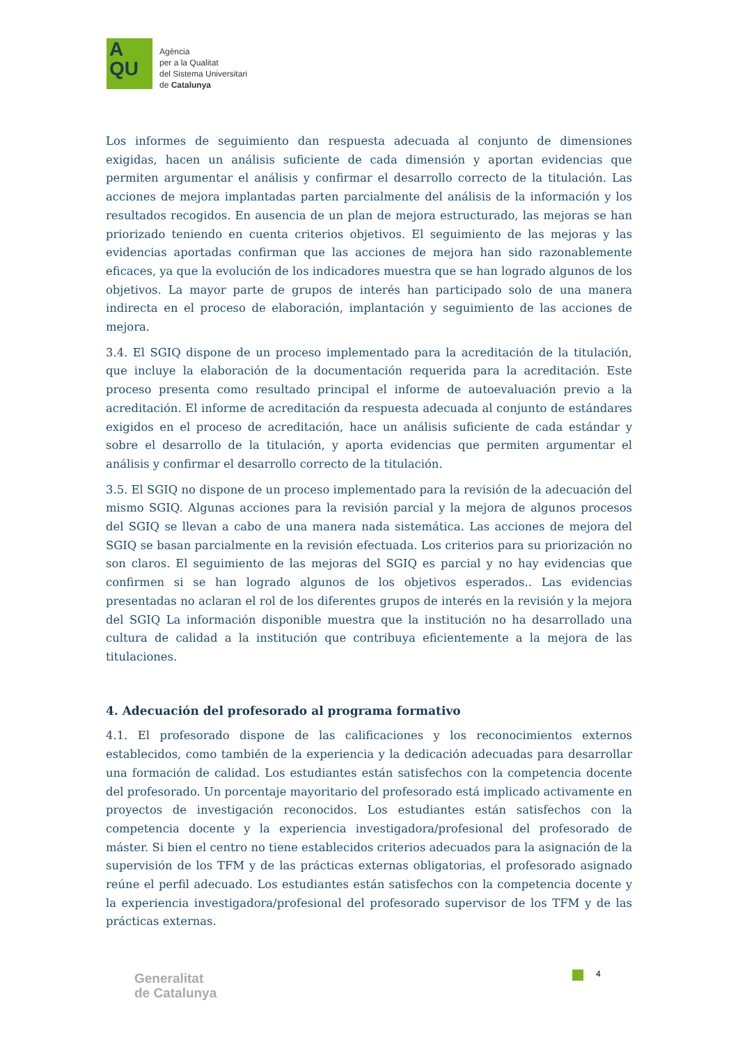A
QU
Agència
per a la Qualitat
del Sistema Universitari
de Catalunya
Los informes de seguimiento dan respuesta adecuada al conjunto de dimensiones exigidas, hacen un análisis suficiente de cada dimensión y aportan evidencias que permiten argumentar el análisis y confirmar el desarrollo correcto de la titulación. Las acciones de mejora implantadas parten parcialmente del análisis de la información y los resultados recogidos. En ausencia de un plan de mejora estructurado, las mejoras se han priorizado teniendo en cuenta criterios objetivos. El seguimiento de las mejoras y las evidencias aportadas confirman que las acciones de mejora han sido razonablemente eficaces, ya que la evolución de los indicadores muestra que se han logrado algunos de los objetivos. La mayor parte de grupos de interés han participado solo de una manera indirecta en el proceso de elaboración, implantación y seguimiento de las acciones de mejora.
3.4. El SGIQ dispone de un proceso implementado para la acreditación de la titulación, que incluye la elaboración de la documentación requerida para la acreditación. Este proceso presenta como resultado principal el informe de autoevaluación previo a la acreditación. El informe de acreditación da respuesta adecuada al conjunto de estándares exigidos en el proceso de acreditación, hace un análisis suficiente de cada estándar y sobre el desarrollo de la titulación, y aporta evidencias que permiten argumentar el análisis y confirmar el desarrollo correcto de la titulación.
3.5. El SGIQ no dispone de un proceso implementado para la revisión de la adecuación del mismo SGIQ. Algunas acciones para la revisión parcial y la mejora de algunos procesos del SGIQ se llevan a cabo de una manera nada sistemática. Las acciones de mejora del SGIQ se basan parcialmente en la revisión efectuada. Los criterios para su priorización no son claros. El seguimiento de las mejoras del SGIQ es parcial y no hay evidencias que confirmen si se han logrado algunos de los objetivos esperados.. Las evidencias presentadas no aclaran el rol de los diferentes grupos de interés en la revisión y la mejora del SGIQ La información disponible muestra que la institución no ha desarrollado una cultura de calidad a la institución que contribuya eficientemente a la mejora de las titulaciones.
4. Adecuación del profesorado al programa formativo
4.1. El profesorado dispone de las calificaciones y los reconocimientos externos establecidos, como también de la experiencia y la dedicación adecuadas para desarrollar una formación de calidad. Los estudiantes están satisfechos con la competencia docente del profesorado. Un porcentaje mayoritario del profesorado está implicado activamente en proyectos de investigación reconocidos. Los estudiantes están satisfechos con la competencia docente y la experiencia investigadora/profesional del profesorado de máster. Si bien el centro no tiene establecidos criterios adecuados para la asignación de la supervisión de los TFM y de las prácticas externas obligatorias, el profesorado asignado reúne el perfil adecuado. Los estudiantes están satisfechos con la competencia docente y la experiencia investigadora/profesional del profesorado supervisor de los TFM y de las prácticas externas.
Generalitat
de Catalunya
4